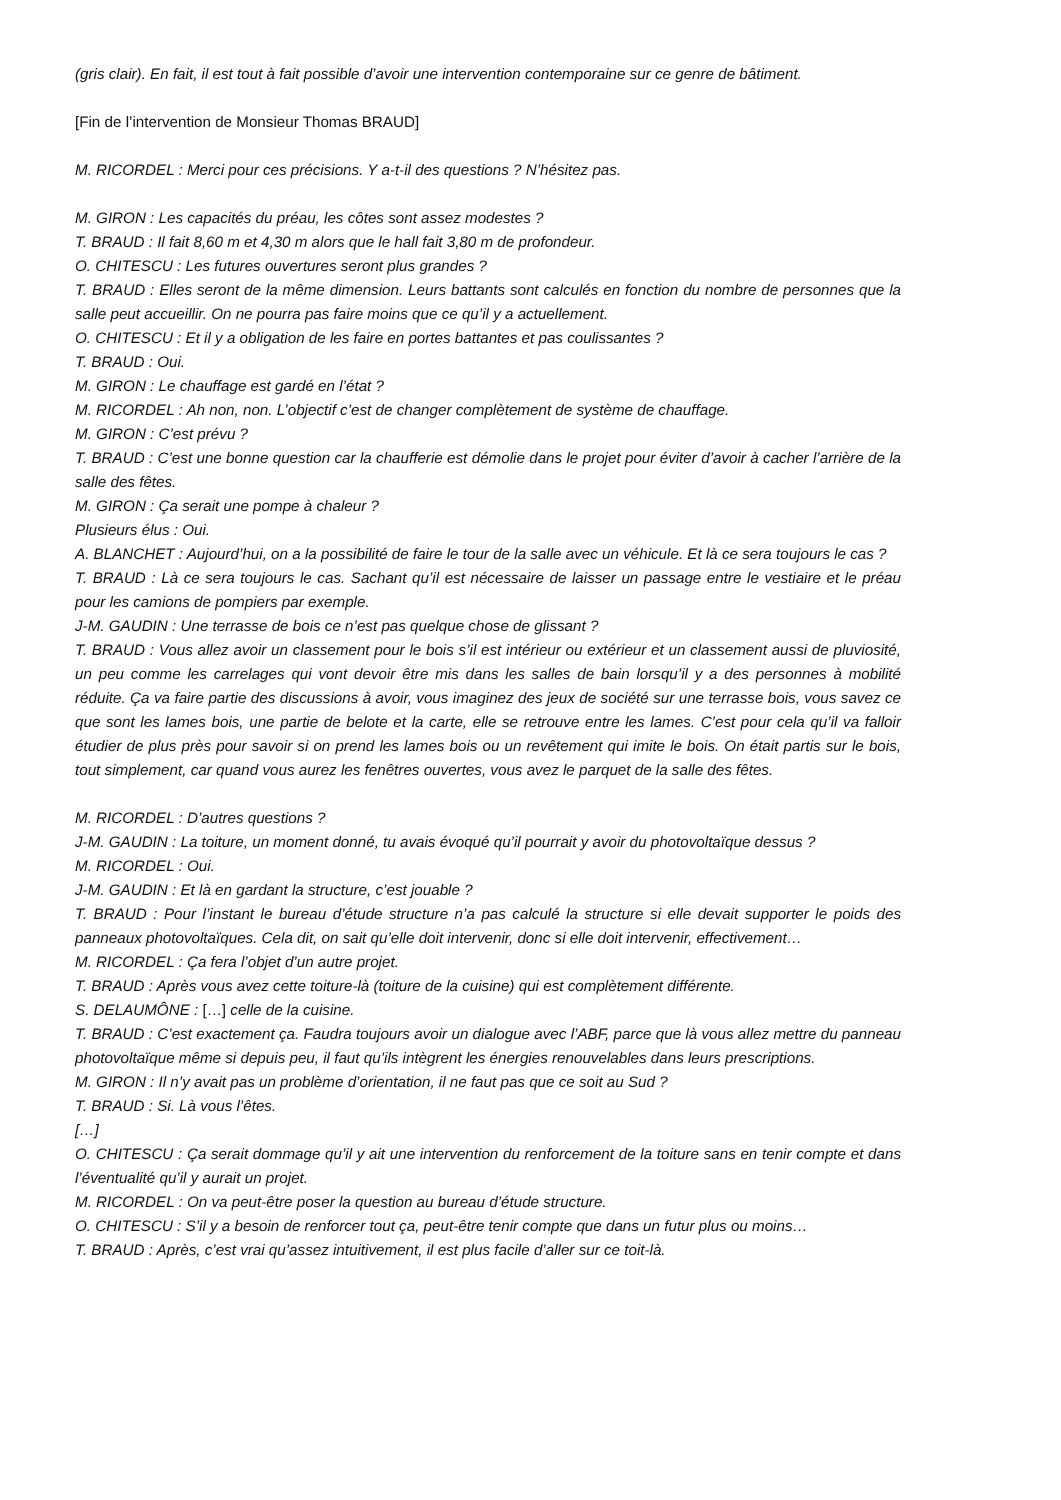(gris clair). En fait, il est tout à fait possible d’avoir une intervention contemporaine sur ce genre de bâtiment.
[Fin de l’intervention de Monsieur Thomas BRAUD]
M. RICORDEL : Merci pour ces précisions. Y a-t-il des questions ? N’hésitez pas.
M. GIRON : Les capacités du préau, les côtes sont assez modestes ?
T. BRAUD : Il fait 8,60 m et 4,30 m alors que le hall fait 3,80 m de profondeur.
O. CHITESCU : Les futures ouvertures seront plus grandes ?
T. BRAUD : Elles seront de la même dimension. Leurs battants sont calculés en fonction du nombre de personnes que la salle peut accueillir. On ne pourra pas faire moins que ce qu’il y a actuellement.
O. CHITESCU : Et il y a obligation de les faire en portes battantes et pas coulissantes ?
T. BRAUD : Oui.
M. GIRON : Le chauffage est gardé en l’état ?
M. RICORDEL : Ah non, non. L’objectif c’est de changer complètement de système de chauffage.
M. GIRON : C’est prévu ?
T. BRAUD : C’est une bonne question car la chaufferie est démolie dans le projet pour éviter d’avoir à cacher l’arrière de la salle des fêtes.
M. GIRON : Ça serait une pompe à chaleur ?
Plusieurs élus : Oui.
A. BLANCHET : Aujourd’hui, on a la possibilité de faire le tour de la salle avec un véhicule. Et là ce sera toujours le cas ?
T. BRAUD : Là ce sera toujours le cas. Sachant qu’il est nécessaire de laisser un passage entre le vestiaire et le préau pour les camions de pompiers par exemple.
J-M. GAUDIN : Une terrasse de bois ce n’est pas quelque chose de glissant ?
T. BRAUD : Vous allez avoir un classement pour le bois s’il est intérieur ou extérieur et un classement aussi de pluviosité, un peu comme les carrelages qui vont devoir être mis dans les salles de bain lorsqu’il y a des personnes à mobilité réduite. Ça va faire partie des discussions à avoir, vous imaginez des jeux de société sur une terrasse bois, vous savez ce que sont les lames bois, une partie de belote et la carte, elle se retrouve entre les lames. C’est pour cela qu’il va falloir étudier de plus près pour savoir si on prend les lames bois ou un revêtement qui imite le bois. On était partis sur le bois, tout simplement, car quand vous aurez les fenêtres ouvertes, vous avez le parquet de la salle des fêtes.
M. RICORDEL : D’autres questions ?
J-M. GAUDIN : La toiture, un moment donné, tu avais évoqué qu’il pourrait y avoir du photovoltaïque dessus ?
M. RICORDEL : Oui.
J-M. GAUDIN : Et là en gardant la structure, c’est jouable ?
T. BRAUD : Pour l’instant le bureau d’étude structure n’a pas calculé la structure si elle devait supporter le poids des panneaux photovoltaïques. Cela dit, on sait qu’elle doit intervenir, donc si elle doit intervenir, effectivement…
M. RICORDEL : Ça fera l’objet d’un autre projet.
T. BRAUD : Après vous avez cette toiture-là (toiture de la cuisine) qui est complètement différente.
S. DELAUMÔNE : […] celle de la cuisine.
T. BRAUD : C’est exactement ça. Faudra toujours avoir un dialogue avec l’ABF, parce que là vous allez mettre du panneau photovoltaïque même si depuis peu, il faut qu’ils intègrent les énergies renouvelables dans leurs prescriptions.
M. GIRON : Il n’y avait pas un problème d’orientation, il ne faut pas que ce soit au Sud ?
T. BRAUD : Si. Là vous l’êtes.
[…]
O. CHITESCU : Ça serait dommage qu’il y ait une intervention du renforcement de la toiture sans en tenir compte et dans l’éventualité qu’il y aurait un projet.
M. RICORDEL : On va peut-être poser la question au bureau d’étude structure.
O. CHITESCU : S’il y a besoin de renforcer tout ça, peut-être tenir compte que dans un futur plus ou moins…
T. BRAUD : Après, c’est vrai qu’assez intuitivement, il est plus facile d’aller sur ce toit-là.